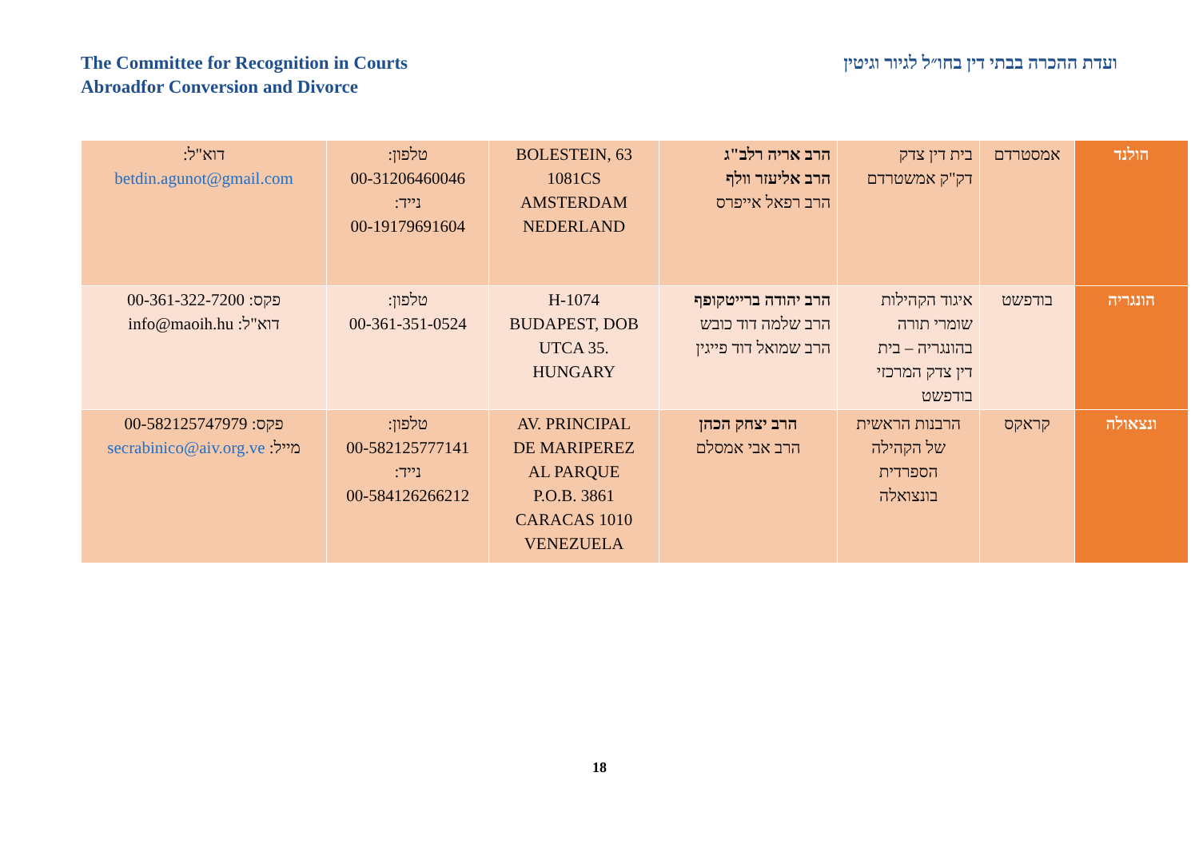The Committee for Recognition in Courts
Abroadfor Conversion and Divorce
ועדת ההכרה בבתי דין בחו״ל לגיור וגיטין
| הולנד | אמסטרדם | בית דין צדק דק"ק אמשטרדם | הרב אריה רלב"ג הרב אליעזר וולף הרב רפאל אייפרס | BOLESTEIN, 63 1081CS AMSTERDAM NEDERLAND | טלפון: 00-31206460046 נייד: 00-19179691604 | דוא"ל: betdin.agunot@gmail.com |
| הונגריה | בודפשט | איגוד הקהילות שומרי תורה בהונגריה – בית דין צדק המרכזי בודפשט | הרב יהודה ברייטקופף הרב שלמה דוד כובש הרב שמואל דוד פייגין | H-1074 BUDAPEST, DOB UTCA 35. HUNGARY | טלפון: 00-361-351-0524 | פקס: 00-361-322-7200 דוא"ל: info@maoih.hu |
| ונצאולה | קראקס | הרבנות הראשית של הקהילה הספרדית בונצואלה | הרב יצחק הכהן הרב אבי אמסלם | AV. PRINCIPAL DE MARIPEREZ AL PARQUE P.O.B. 3861 CARACAS 1010 VENEZUELA | טלפון: 00-582125777141 נייד: 00-584126266212 | פקס: 00-582125747979 מייל: secrabinico@aiv.org.ve |
18